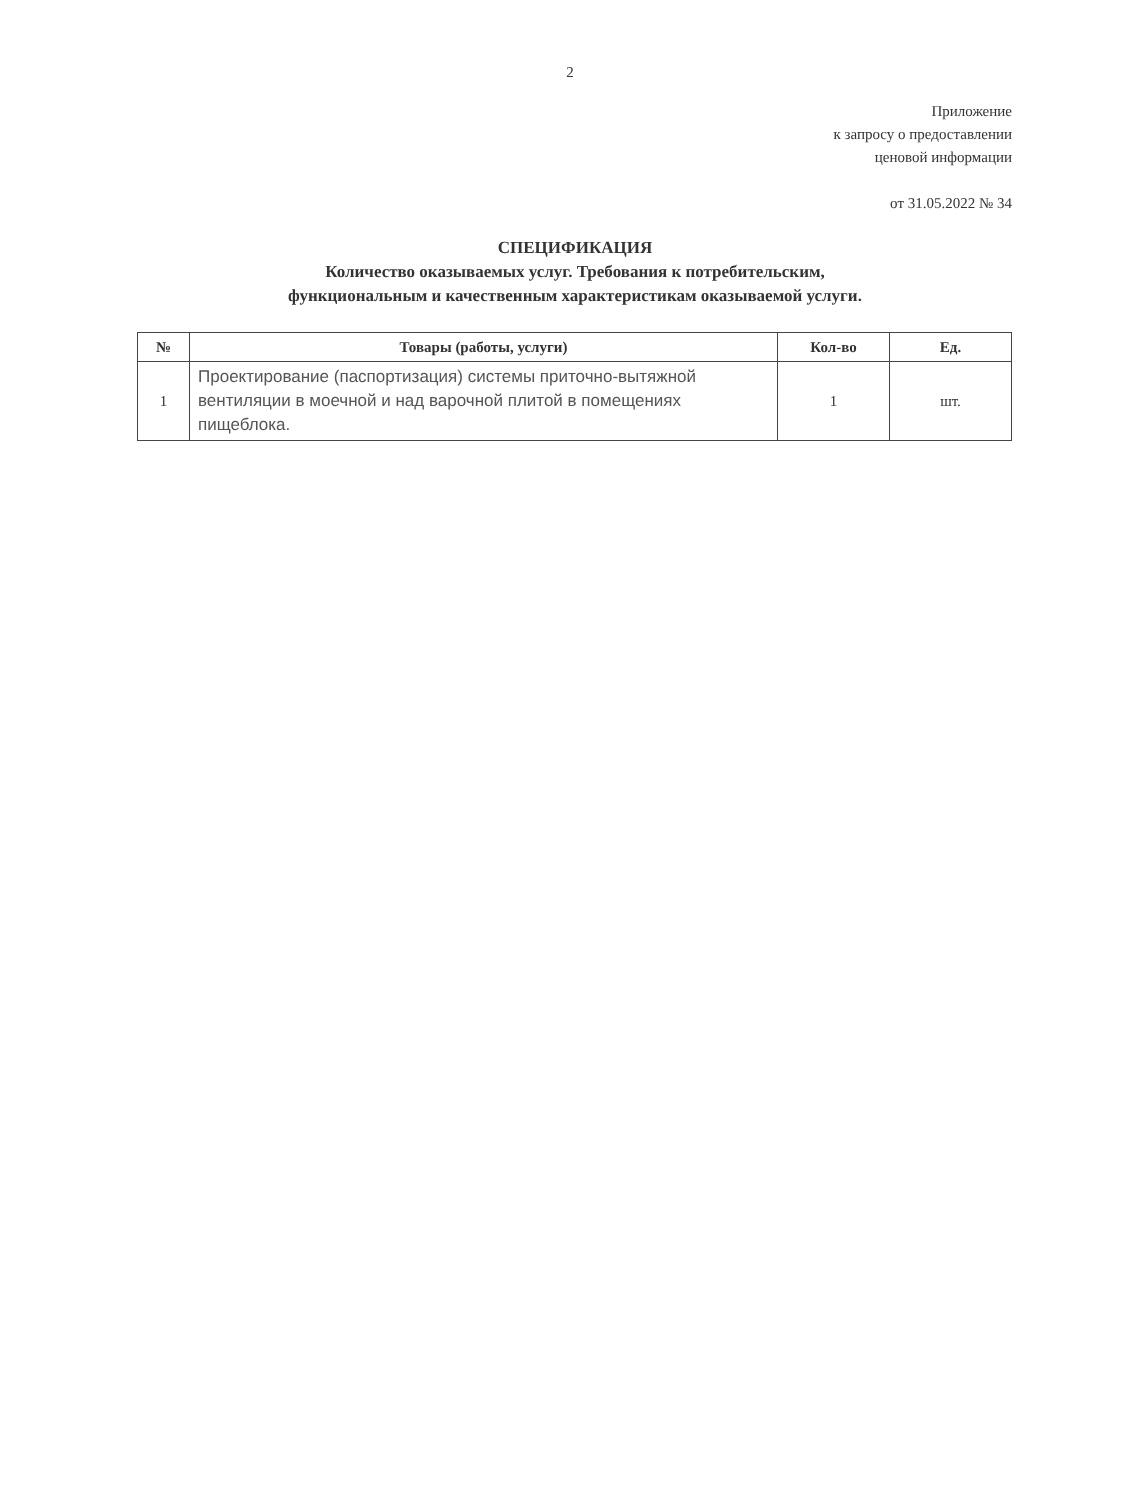2
Приложение
к запросу о предоставлении
ценовой информации
от 31.05.2022 № 34
СПЕЦИФИКАЦИЯ
Количество оказываемых услуг. Требования к потребительским,
функциональным и качественным характеристикам оказываемой услуги.
| № | Товары (работы, услуги) | Кол-во | Ед. |
| --- | --- | --- | --- |
| 1 | Проектирование (паспортизация) системы приточно-вытяжной вентиляции в моечной и над варочной плитой в помещениях пищеблока. | 1 | шт. |